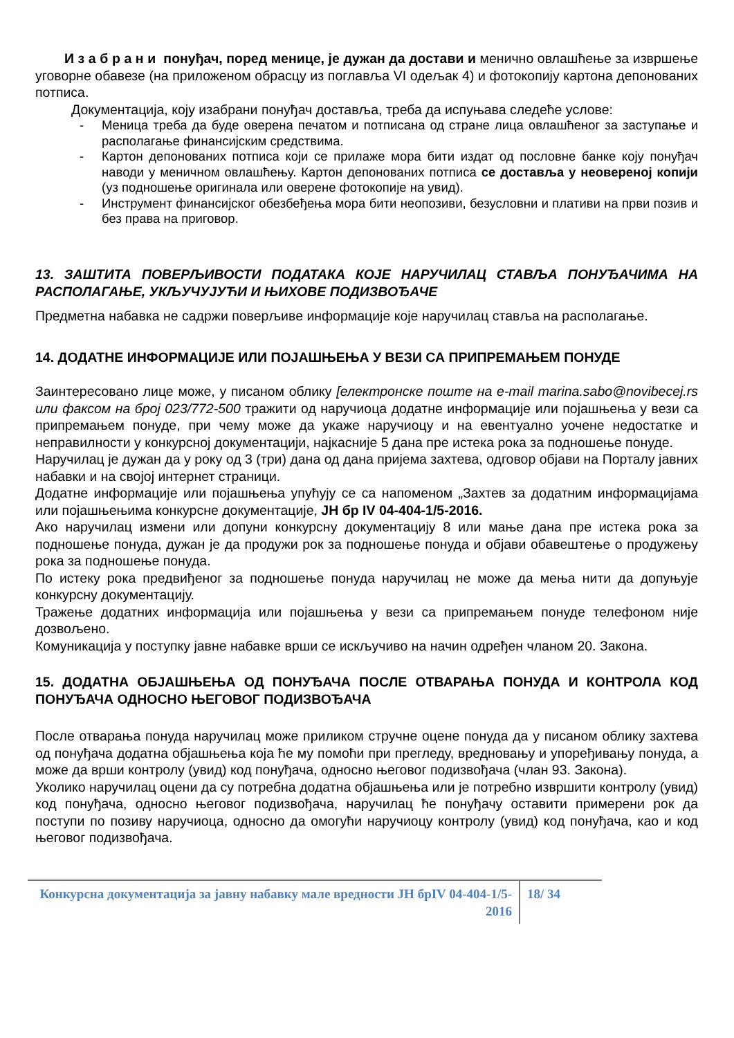И з а б р а н и понуђач, поред менице, је дужан да достави и менично овлашћење за извршење уговорне обавезе (на приложеном обрасцу из поглавља VI одељак 4) и фотокопију картона депонованих потписа.
Документација, коју изабрани понуђач доставља, треба да испуњава следеће услове:
- Меница треба да буде оверена печатом и потписана од стране лица овлашћеног за заступање и располагање финансијским средствима.
- Картон депонованих потписа који се прилаже мора бити издат од пословне банке коју понуђач наводи у меничном овлашћењу. Картон депонованих потписа се доставља у неовереној копији (уз подношење оригинала или оверене фотокопије на увид).
- Инструмент финансијског обезбеђења мора бити неопозиви, безусловни и плативи на први позив и без права на приговор.
13. ЗАШТИТА ПОВЕРЉИВОСТИ ПОДАТАКА КОЈЕ НАРУЧИЛАЦ СТАВЉА ПОНУЂАЧИМА НА РАСПОЛАГАЊЕ, УКЉУЧУЈУЋИ И ЊИХОВЕ ПОДИЗВОЂАЧЕ
Предметна набавка не садржи поверљиве информације које наручилац ставља на располагање.
14. ДОДАТНЕ ИНФОРМАЦИЈЕ ИЛИ ПОЈАШЊЕЊА У ВЕЗИ СА ПРИПРЕМАЊЕМ ПОНУДЕ
Заинтересовано лице може, у писаном облику [електронске поште на e-mail marina.sabo@novibecej.rs или факсом на број 023/772-500 тражити од наручиоца додатне информације или појашњења у вези са припремањем понуде, при чему може да укаже наручиоцу и на евентуално уочене недостатке и неправилности у конкурсној документацији, најкасније 5 дана пре истека рока за подношење понуде.
Наручилац је дужан да у року од 3 (три) дана од дана пријема захтева, одговор објави на Порталу јавних набавки и на својој интернет страници.
Додатне информације или појашњења упућују се са напоменом „Захтев за додатним информацијама или појашњењима конкурсне документације, ЈН бр IV 04-404-1/5-2016.
Ако наручилац измени или допуни конкурсну документацију 8 или мање дана пре истека рока за подношење понуда, дужан је да продужи рок за подношење понуда и објави обавештење о продужењу рока за подношење понуда.
По истеку рока предвиђеног за подношење понуда наручилац не може да мења нити да допуњује конкурсну документацију.
Тражење додатних информација или појашњења у вези са припремањем понуде телефоном није дозвољено.
Комуникација у поступку јавне набавке врши се искључиво на начин одређен чланом 20. Закона.
15. ДОДАТНА ОБЈАШЊЕЊА ОД ПОНУЂАЧА ПОСЛЕ ОТВАРАЊА ПОНУДА И КОНТРОЛА КОД ПОНУЂАЧА ОДНОСНО ЊЕГОВОГ ПОДИЗВОЂАЧА
После отварања понуда наручилац може приликом стручне оцене понуда да у писаном облику захтева од понуђача додатна објашњења која ће му помоћи при прегледу, вредновању и упоређивању понуда, а може да врши контролу (увид) код понуђача, односно његовог подизвођача (члан 93. Закона).
Уколико наручилац оцени да су потребна додатна објашњења или је потребно извршити контролу (увид) код понуђача, односно његовог подизвођача, наручилац ће понуђачу оставити примерени рок да поступи по позиву наручиоца, односно да омогући наручиоцу контролу (увид) код понуђача, као и код његовог подизвођача.
| Конкурсна документација за јавну набавку мале вредности ЈН брIV 04-404-1/5-2016 | 18/ 34 |